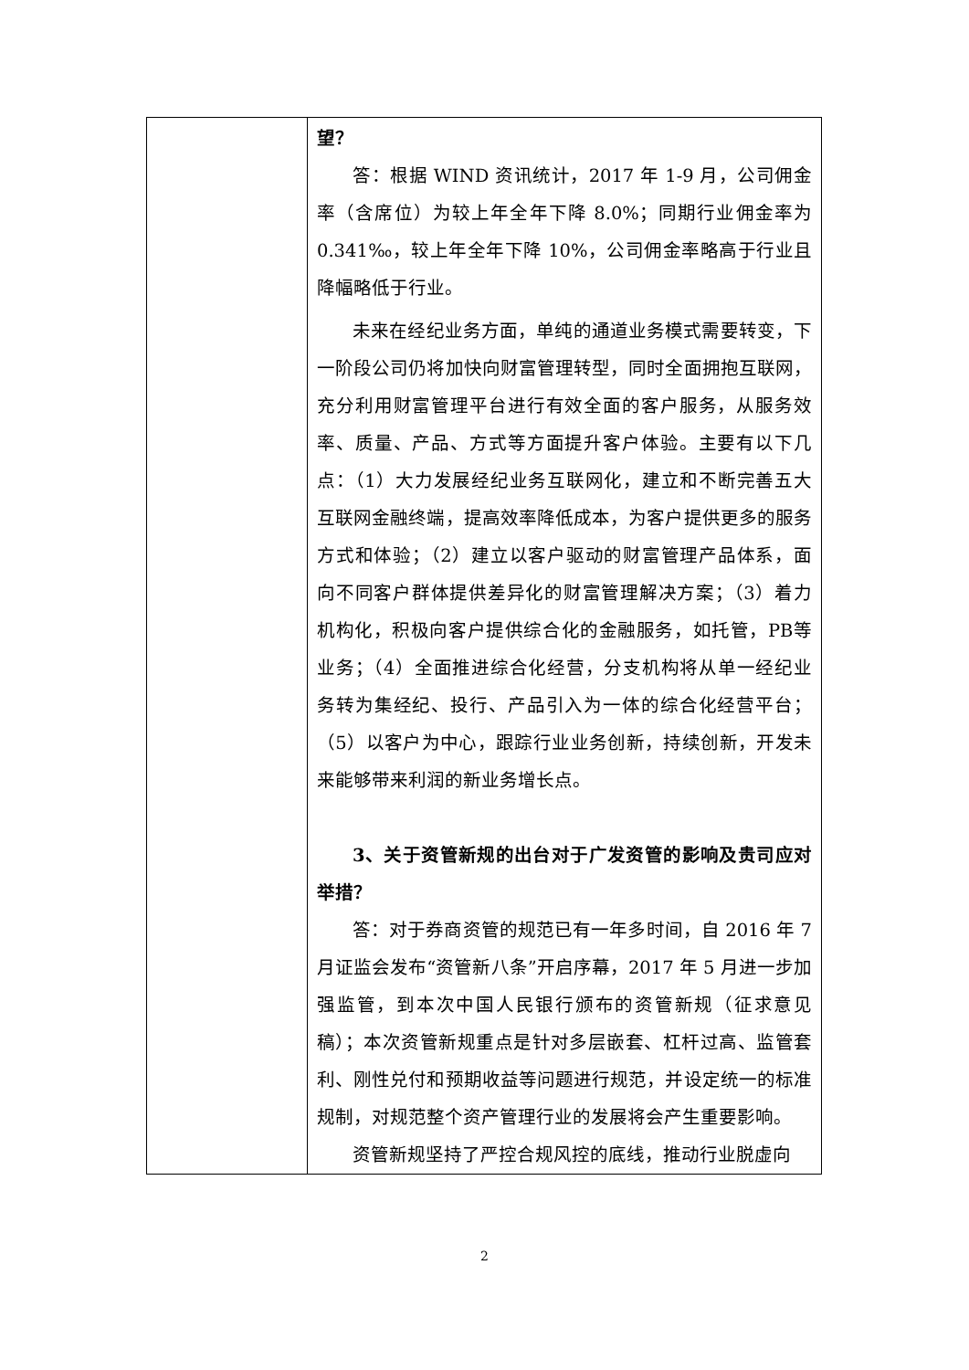| | 望？ 答：根据 WIND 资讯统计，2017 年 1-9 月，公司佣金率（含席位）为较上年全年下降 8.0%；同期行业佣金率为 0.341‰，较上年全年下降 10%，公司佣金率略高于行业且降幅略低于行业。 未来在经纪业务方面，单纯的通道业务模式需要转变，下一阶段公司仍将加快向财富管理转型，同时全面拥抱互联网，充分利用财富管理平台进行有效全面的客户服务，从服务效率、质量、产品、方式等方面提升客户体验。主要有以下几点：（1）大力发展经纪业务互联网化，建立和不断完善五大互联网金融终端，提高效率降低成本，为客户提供更多的服务方式和体验；（2）建立以客户驱动的财富管理产品体系，面向不同客户群体提供差异化的财富管理解决方案；（3）着力机构化，积极向客户提供综合化的金融服务，如托管，PB等业务；（4）全面推进综合化经营，分支机构将从单一经纪业务转为集经纪、投行、产品引入为一体的综合化经营平台；（5）以客户为中心，跟踪行业业务创新，持续创新，开发未来能够带来利润的新业务增长点。 3、关于资管新规的出台对于广发资管的影响及贵司应对举措？ 答：对于券商资管的规范已有一年多时间，自 2016 年 7 月证监会发布“资管新八条”开启序幕，2017 年 5 月进一步加强监管，到本次中国人民银行颁布的资管新规（征求意见稿）；本次资管新规重点是针对多层嵌套、杠杆过高、监管套利、刚性兑付和预期收益等问题进行规范，并设定统一的标准规制，对规范整个资产管理行业的发展将会产生重要影响。 资管新规坚持了严控合规风控的底线，推动行业脱虚向 |
2